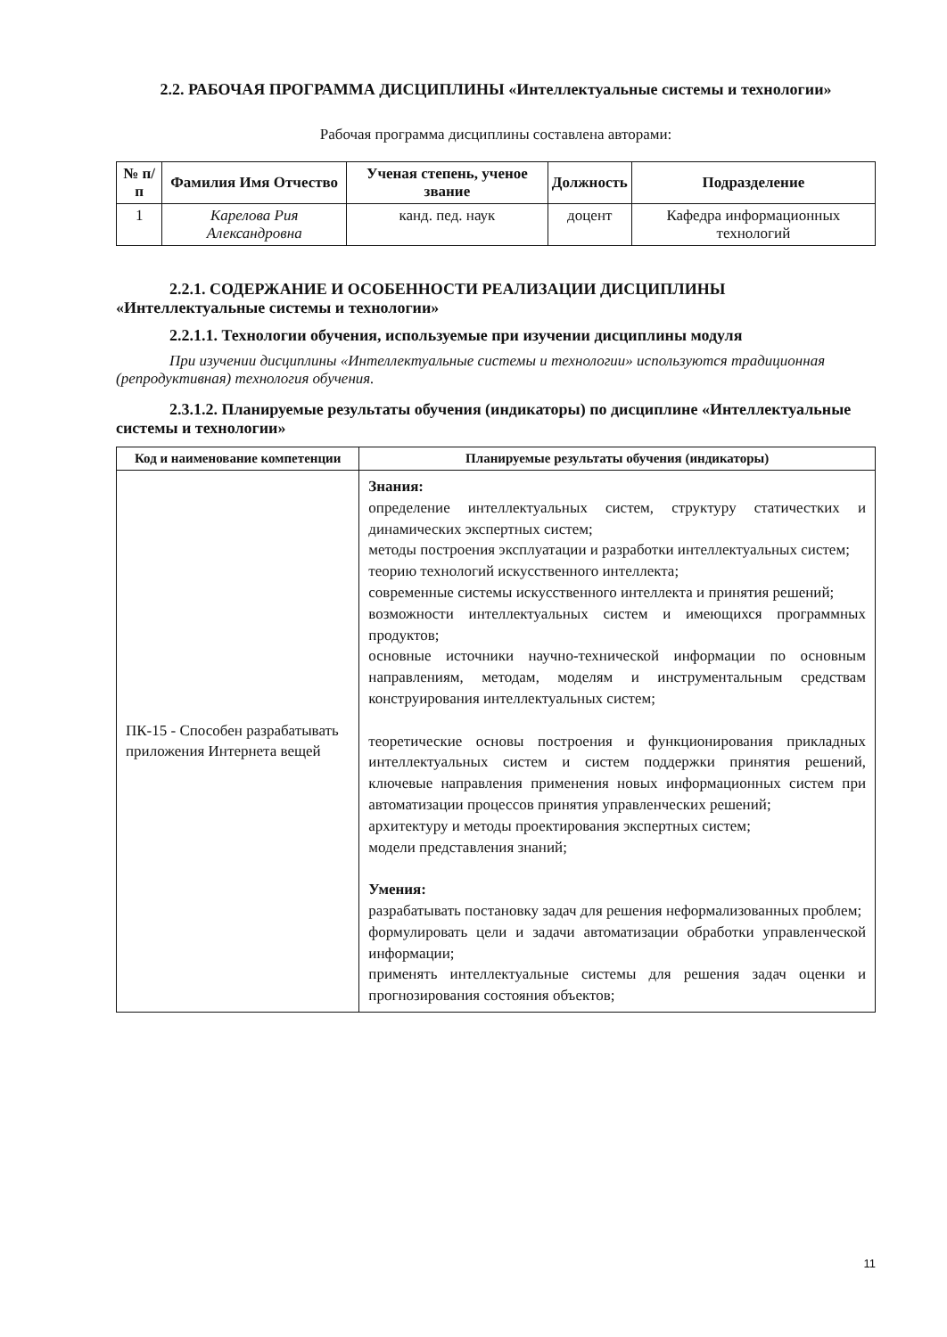2.2. РАБОЧАЯ ПРОГРАММА ДИСЦИПЛИНЫ «Интеллектуальные системы и технологии»
Рабочая программа дисциплины составлена авторами:
| № п/п | Фамилия Имя Отчество | Ученая степень, ученое звание | Должность | Подразделение |
| --- | --- | --- | --- | --- |
| 1 | Карелова Рия Александровна | канд. пед. наук | доцент | Кафедра информационных технологий |
2.2.1. СОДЕРЖАНИЕ И ОСОБЕННОСТИ РЕАЛИЗАЦИИ ДИСЦИПЛИНЫ «Интеллектуальные системы и технологии»
2.2.1.1. Технологии обучения, используемые при изучении дисциплины модуля
При изучении дисциплины «Интеллектуальные системы и технологии» используются традиционная (репродуктивная) технология обучения.
2.3.1.2. Планируемые результаты обучения (индикаторы) по дисциплине «Интеллектуальные системы и технологии»
| Код и наименование компетенции | Планируемые результаты обучения (индикаторы) |
| --- | --- |
| ПК-15 - Способен разрабатывать приложения Интернета вещей | Знания: определение интеллектуальных систем, структуру статичестких и динамических экспертных систем; методы построения эксплуатации и разработки интеллектуальных систем; теорию технологий искусственного интеллекта; современные системы искусственного интеллекта и принятия решений; возможности интеллектуальных систем и имеющихся программных продуктов; основные источники научно-технической информации по основным направлениям, методам, моделям и инструментальным средствам конструирования интеллектуальных систем; теоретические основы построения и функционирования прикладных интеллектуальных систем и систем поддержки принятия решений, ключевые направления применения новых информационных систем при автоматизации процессов принятия управленческих решений; архитектуру и методы проектирования экспертных систем; модели представления знаний; Умения: разрабатывать постановку задач для решения неформализованных проблем; формулировать цели и задачи автоматизации обработки управленческой информации; применять интеллектуальные системы для решения задач оценки и прогнозирования состояния объектов; |
11